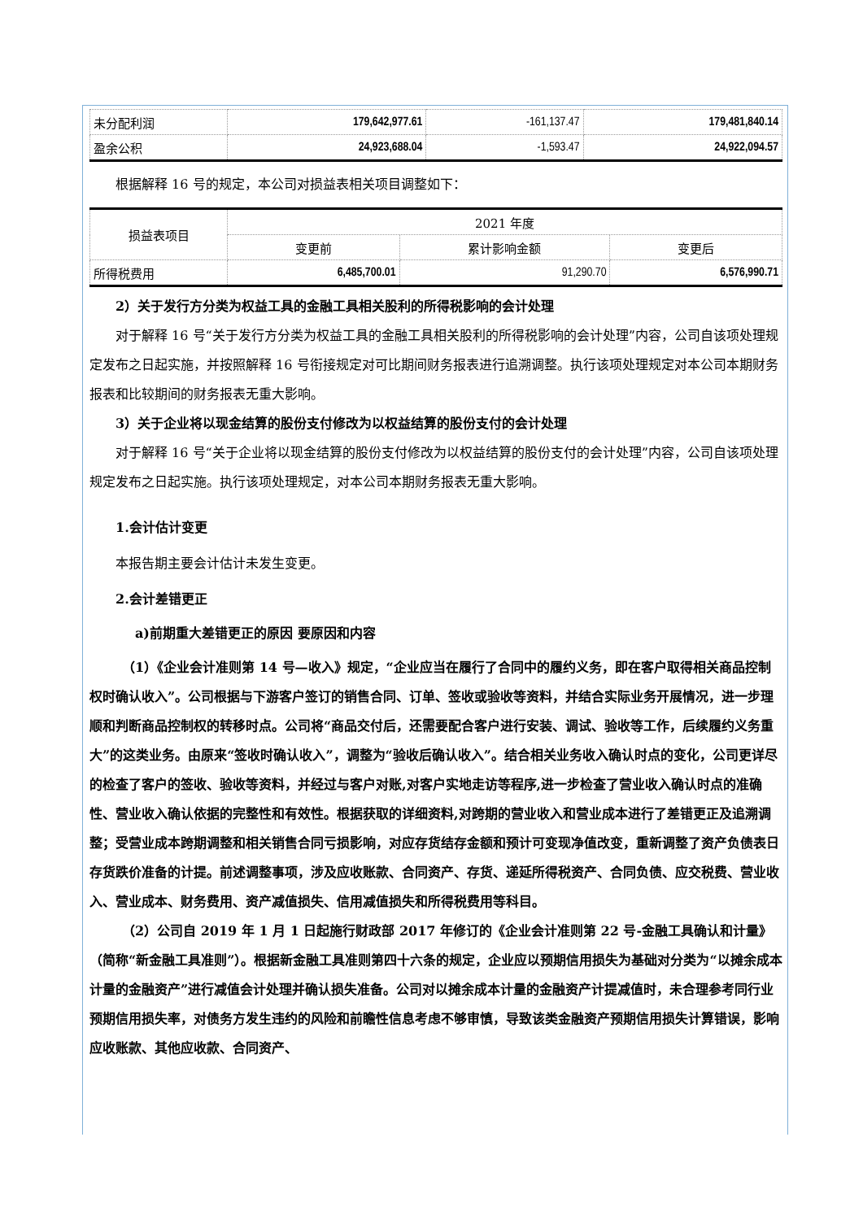| 未分配利润 | 179,642,977.61 | -161,137.47 | 179,481,840.14 |
| 盈余公积 | 24,923,688.04 | -1,593.47 | 24,922,094.57 |
根据解释 16 号的规定，本公司对损益表相关项目调整如下：
| 损益表项目 | 2021 年度 | | |
| --- | --- | --- | --- |
| | 变更前 | 累计影响金额 | 变更后 |
| 所得税费用 | 6,485,700.01 | 91,290.70 | 6,576,990.71 |
2）关于发行方分类为权益工具的金融工具相关股利的所得税影响的会计处理
对于解释 16 号“关于发行方分类为权益工具的金融工具相关股利的所得税影响的会计处理”内容，公司自该项处理规定发布之日起实施，并按照解释 16 号衔接规定对可比期间财务报表进行追溯调整。执行该项处理规定对本公司本期财务报表和比较期间的财务报表无重大影响。
3）关于企业将以现金结算的股份支付修改为以权益结算的股份支付的会计处理
对于解释 16 号“关于企业将以现金结算的股份支付修改为以权益结算的股份支付的会计处理”内容，公司自该项处理规定发布之日起实施。执行该项处理规定，对本公司本期财务报表无重大影响。
1.会计估计变更
本报告期主要会计估计未发生变更。
2.会计差错更正
a)前期重大差错更正的原因 要原因和内容
（1）《企业会计准则第 14 号—收入》规定，“企业应当在履行了合同中的履约义务，即在客户取得相关商品控制权时确认收入”。公司根据与下游客户签订的销售合同、订单、签收或验收等资料，并结合实际业务开展情况，进一步理顺和判断商品控制权的转移时点。公司将“商品交付后，还需要配合客户进行安装、调试、验收等工作，后续履约义务重大”的这类业务。由原来“签收时确认收入”，调整为“验收后确认收入”。结合相关业务收入确认时点的变化，公司更详尽的检查了客户的签收、验收等资料，并经过与客户对账,对客户实地走访等程序,进一步检查了营业收入确认时点的准确性、营业收入确认依据的完整性和有效性。根据获取的详细资料,对跨期的营业收入和营业成本进行了差错更正及追溯调整；受营业成本跨期调整和相关销售合同亏损影响，对应存货结存金额和预计可变现净值改变，重新调整了资产负债表日存货跌价准备的计提。前述调整事项，涉及应收账款、合同资产、存货、递延所得税资产、合同负债、应交税费、营业收入、营业成本、财务费用、资产减值损失、信用减值损失和所得税费用等科目。
（2）公司自 2019 年 1 月 1 日起施行财政部 2017 年修订的《企业会计准则第 22 号-金融工具确认和计量》（简称“新金融工具准则”）。根据新金融工具准则第四十六条的规定，企业应以预期信用损失为基础对分类为“以摊余成本计量的金融资产”进行减值会计处理并确认损失准备。公司对以摊余成本计量的金融资产计提减值时，未合理参考同行业预期信用损失率，对债务方发生违约的风险和前瞻性信息考虑不够审慎，导致该类金融资产预期信用损失计算错误，影响应收账款、其他应收款、合同资产、